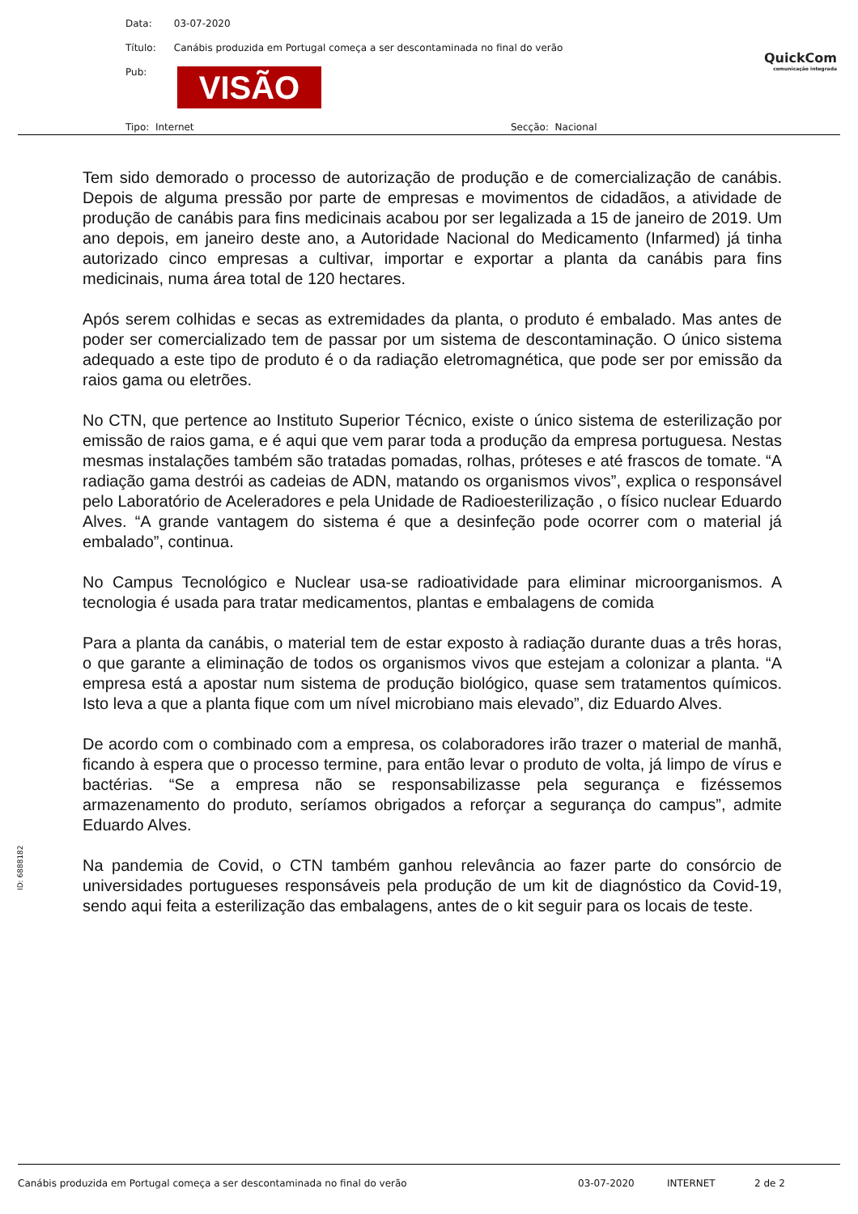Data: 03-07-2020
Título: Canábis produzida em Portugal começa a ser descontaminada no final do verão
Pub: VISÃO
Tipo: Internet Secção: Nacional
QuickCom
comunicação integrada
Tem sido demorado o processo de autorização de produção e de comercialização de canábis. Depois de alguma pressão por parte de empresas e movimentos de cidadãos, a atividade de produção de canábis para fins medicinais acabou por ser legalizada a 15 de janeiro de 2019. Um ano depois, em janeiro deste ano, a Autoridade Nacional do Medicamento (Infarmed) já tinha autorizado cinco empresas a cultivar, importar e exportar a planta da canábis para fins medicinais, numa área total de 120 hectares.
Após serem colhidas e secas as extremidades da planta, o produto é embalado. Mas antes de poder ser comercializado tem de passar por um sistema de descontaminação. O único sistema adequado a este tipo de produto é o da radiação eletromagnética, que pode ser por emissão da raios gama ou eletrões.
No CTN, que pertence ao Instituto Superior Técnico, existe o único sistema de esterilização por emissão de raios gama, e é aqui que vem parar toda a produção da empresa portuguesa. Nestas mesmas instalações também são tratadas pomadas, rolhas, próteses e até frascos de tomate. “A radiação gama destrói as cadeias de ADN, matando os organismos vivos”, explica o responsável pelo Laboratório de Aceleradores e pela Unidade de Radioesterilização , o físico nuclear Eduardo Alves. “A grande vantagem do sistema é que a desinfeção pode ocorrer com o material já embalado”, continua.
No Campus Tecnológico e Nuclear usa-se radioatividade para eliminar microorganismos. A tecnologia é usada para tratar medicamentos, plantas e embalagens de comida
Para a planta da canábis, o material tem de estar exposto à radiação durante duas a três horas, o que garante a eliminação de todos os organismos vivos que estejam a colonizar a planta. “A empresa está a apostar num sistema de produção biológico, quase sem tratamentos químicos. Isto leva a que a planta fique com um nível microbiano mais elevado”, diz Eduardo Alves.
De acordo com o combinado com a empresa, os colaboradores irão trazer o material de manhã, ficando à espera que o processo termine, para então levar o produto de volta, já limpo de vírus e bactérias. “Se a empresa não se responsabilizasse pela segurança e fizéssemos armazenamento do produto, seríamos obrigados a reforçar a segurança do campus”, admite Eduardo Alves.
Na pandemia de Covid, o CTN também ganhou relevância ao fazer parte do consórcio de universidades portugueses responsáveis pela produção de um kit de diagnóstico da Covid-19, sendo aqui feita a esterilização das embalagens, antes de o kit seguir para os locais de teste.
ID: 6888182
Canábis produzida em Portugal começa a ser descontaminada no final do verão 03-07-2020 INTERNET 2 de 2